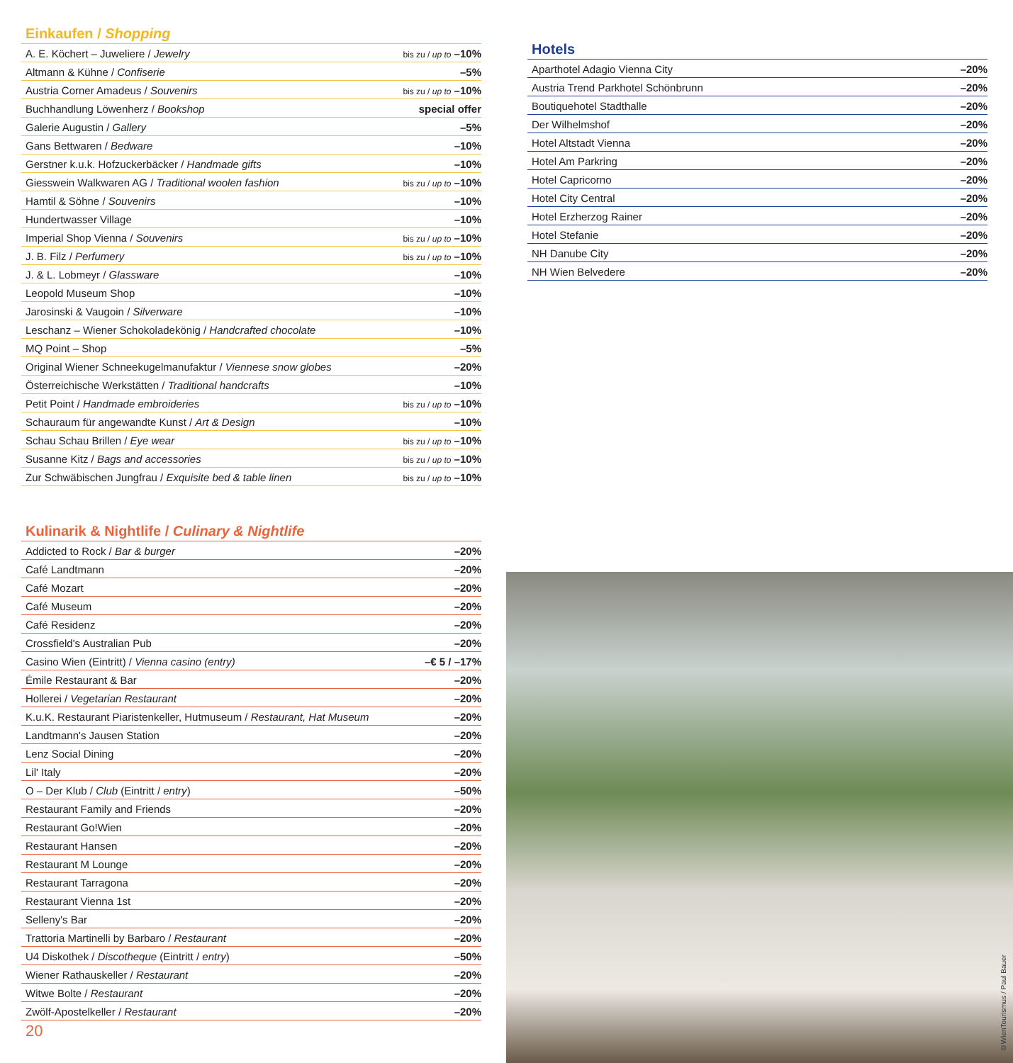Einkaufen / Shopping
| A. E. Köchert – Juweliere / Jewelry | bis zu / up to –10% |
| Altmann & Kühne / Confiserie | –5% |
| Austria Corner Amadeus / Souvenirs | bis zu / up to –10% |
| Buchhandlung Löwenherz / Bookshop | special offer |
| Galerie Augustin / Gallery | –5% |
| Gans Bettwaren / Bedware | –10% |
| Gerstner k.u.k. Hofzuckerbäcker / Handmade gifts | –10% |
| Giesswein Walkwaren AG / Traditional woolen fashion | bis zu / up to –10% |
| Hamtil & Söhne / Souvenirs | –10% |
| Hundertwasser Village | –10% |
| Imperial Shop Vienna / Souvenirs | bis zu / up to –10% |
| J. B. Filz / Perfumery | bis zu / up to –10% |
| J. & L. Lobmeyr / Glassware | –10% |
| Leopold Museum Shop | –10% |
| Jarosinski & Vaugoin / Silverware | –10% |
| Leschanz – Wiener Schokoladekönig / Handcrafted chocolate | –10% |
| MQ Point – Shop | –5% |
| Original Wiener Schneekugelmanufaktur / Viennese snow globes | –20% |
| Österreichische Werkstätten / Traditional handcrafts | –10% |
| Petit Point / Handmade embroideries | bis zu / up to –10% |
| Schauraum für angewandte Kunst / Art & Design | –10% |
| Schau Schau Brillen / Eye wear | bis zu / up to –10% |
| Susanne Kitz / Bags and accessories | bis zu / up to –10% |
| Zur Schwäbischen Jungfrau / Exquisite bed & table linen | bis zu / up to –10% |
Kulinarik & Nightlife / Culinary & Nightlife
| Addicted to Rock / Bar & burger | –20% |
| Café Landtmann | –20% |
| Café Mozart | –20% |
| Café Museum | –20% |
| Café Residenz | –20% |
| Crossfield's Australian Pub | –20% |
| Casino Wien (Eintritt) / Vienna casino (entry) | –€ 5 / –17% |
| Émile Restaurant & Bar | –20% |
| Hollerei / Vegetarian Restaurant | –20% |
| K.u.K. Restaurant Piaristenkeller, Hutmuseum / Restaurant, Hat Museum | –20% |
| Landtmann's Jausen Station | –20% |
| Lenz Social Dining | –20% |
| Lil' Italy | –20% |
| O – Der Klub / Club (Eintritt / entry ) | –50% |
| Restaurant Family and Friends | –20% |
| Restaurant Go!Wien | –20% |
| Restaurant Hansen | –20% |
| Restaurant M Lounge | –20% |
| Restaurant Tarragona | –20% |
| Restaurant Vienna 1st | –20% |
| Selleny's Bar | –20% |
| Trattoria Martinelli by Barbaro / Restaurant | –20% |
| U4 Diskothek / Discotheque (Eintritt / entry ) | –50% |
| Wiener Rathauskeller / Restaurant | –20% |
| Witwe Bolte / Restaurant | –20% |
| Zwölf-Apostelkeller / Restaurant | –20% |
Hotels
| Aparthotel Adagio Vienna City | –20% |
| Austria Trend Parkhotel Schönbrunn | –20% |
| Boutiquehotel Stadthalle | –20% |
| Der Wilhelmshof | –20% |
| Hotel Altstadt Vienna | –20% |
| Hotel Am Parkring | –20% |
| Hotel Capricorno | –20% |
| Hotel City Central | –20% |
| Hotel Erzherzog Rainer | –20% |
| Hotel Stefanie | –20% |
| NH Danube City | –20% |
| NH Wien Belvedere | –20% |
20
©WienTourismus / Paul Bauer